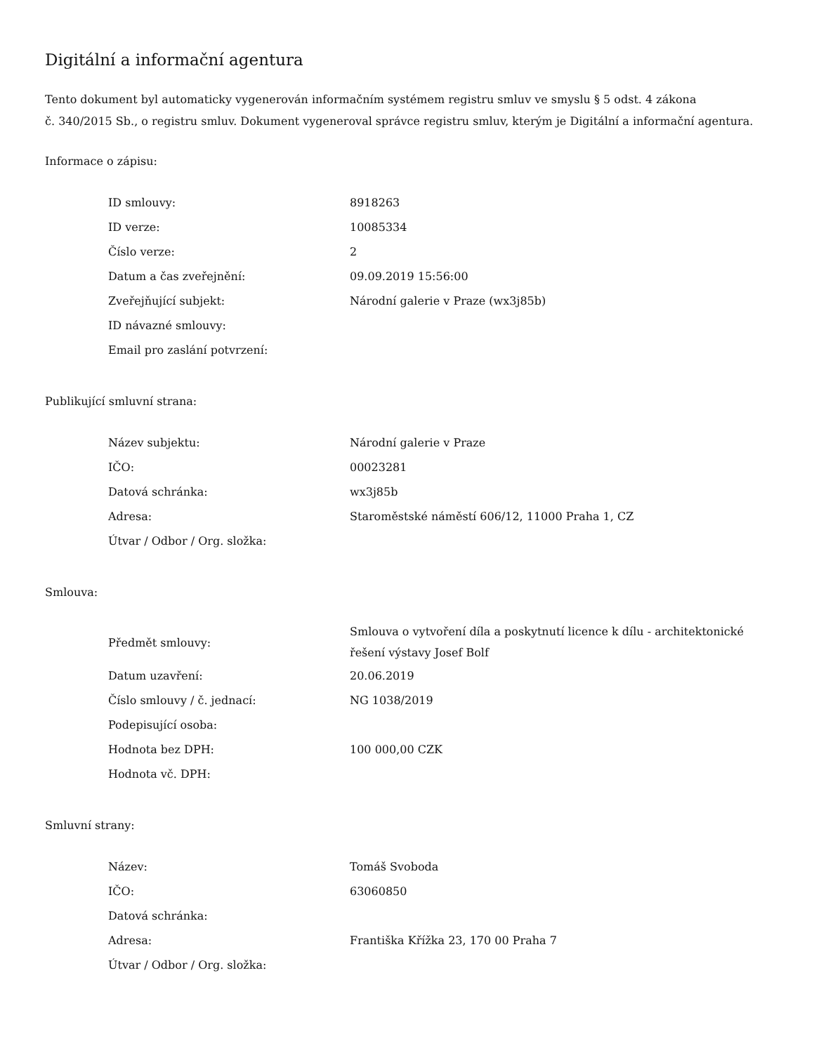Digitální a informační agentura
Tento dokument byl automaticky vygenerován informačním systémem registru smluv ve smyslu § 5 odst. 4 zákona
č. 340/2015 Sb., o registru smluv. Dokument vygeneroval správce registru smluv, kterým je Digitální a informační agentura.
Informace o zápisu:
| ID smlouvy: | 8918263 |
| ID verze: | 10085334 |
| Číslo verze: | 2 |
| Datum a čas zveřejnění: | 09.09.2019 15:56:00 |
| Zveřejňující subjekt: | Národní galerie v Praze (wx3j85b) |
| ID návazné smlouvy: | |
| Email pro zaslání potvrzení: | |
Publikující smluvní strana:
| Název subjektu: | Národní galerie v Praze |
| IČO: | 00023281 |
| Datová schránka: | wx3j85b |
| Adresa: | Staroměstské náměstí 606/12, 11000 Praha 1, CZ |
| Útvar / Odbor / Org. složka: | |
Smlouva:
| Předmět smlouvy: | Smlouva o vytvoření díla a poskytnutí licence k dílu - architektonické řešení výstavy Josef Bolf |
| Datum uzavření: | 20.06.2019 |
| Číslo smlouvy / č. jednací: | NG 1038/2019 |
| Podepisující osoba: | |
| Hodnota bez DPH: | 100 000,00 CZK |
| Hodnota vč. DPH: | |
Smluvní strany:
| Název: | Tomáš Svoboda |
| IČO: | 63060850 |
| Datová schránka: | |
| Adresa: | Františka Křížka 23, 170 00 Praha 7 |
| Útvar / Odbor / Org. složka: | |